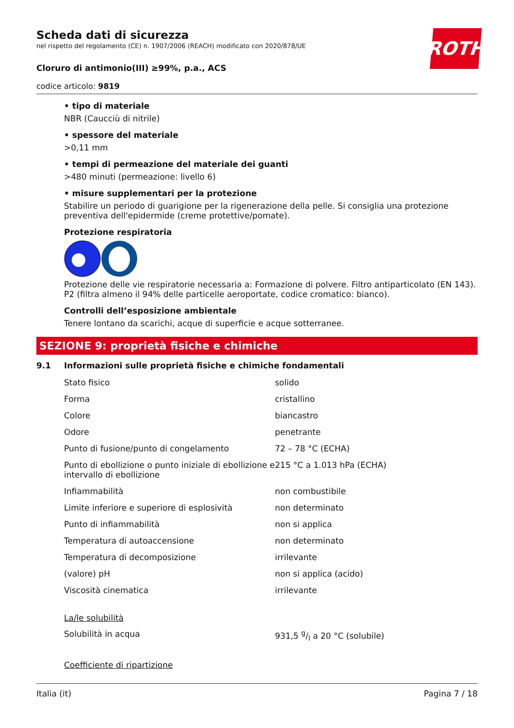ROTH
Scheda dati di sicurezza
nel rispetto del regolamento (CE) n. 1907/2006 (REACH) modificato con 2020/878/UE
Cloruro di antimonio(III) ≥99%, p.a., ACS
codice articolo: 9819
• tipo di materiale
NBR (Caucciù di nitrile)
• spessore del materiale
>0,11 mm
• tempi di permeazione del materiale dei guanti
>480 minuti (permeazione: livello 6)
• misure supplementari per la protezione
Stabilire un periodo di guarigione per la rigenerazione della pelle. Si consiglia una protezione preventiva dell'epidermide (creme protettive/pomate).
Protezione respiratoria
Protezione delle vie respiratorie necessaria a: Formazione di polvere. Filtro antiparticolato (EN 143). P2 (filtra almeno il 94% delle particelle aeroportate, codice cromatico: bianco).
Controlli dell’esposizione ambientale
Tenere lontano da scarichi, acque di superficie e acque sotterranee.
SEZIONE 9: proprietà fisiche e chimiche
9.1 Informazioni sulle proprietà fisiche e chimiche fondamentali
| Stato fisico | solido |
| Forma | cristallino |
| Colore | biancastro |
| Odore | penetrante |
| Punto di fusione/punto di congelamento | 72 – 78 °C (ECHA) |
| Punto di ebollizione o punto iniziale di ebollizione e intervallo di ebollizione | 215 °C a 1.013 hPa (ECHA) |
| Infiammabilità | non combustibile |
| Limite inferiore e superiore di esplosività | non determinato |
| Punto di infiammabilità | non si applica |
| Temperatura di autoaccensione | non determinato |
| Temperatura di decomposizione | irrilevante |
| (valore) pH | non si applica (acido) |
| Viscosità cinematica | irrilevante |
La/le solubilità
| Solubilità in acqua | 931,5 g/l a 20 °C (solubile) |
Coefficiente di ripartizione
Italia (it) Pagina 7 / 18